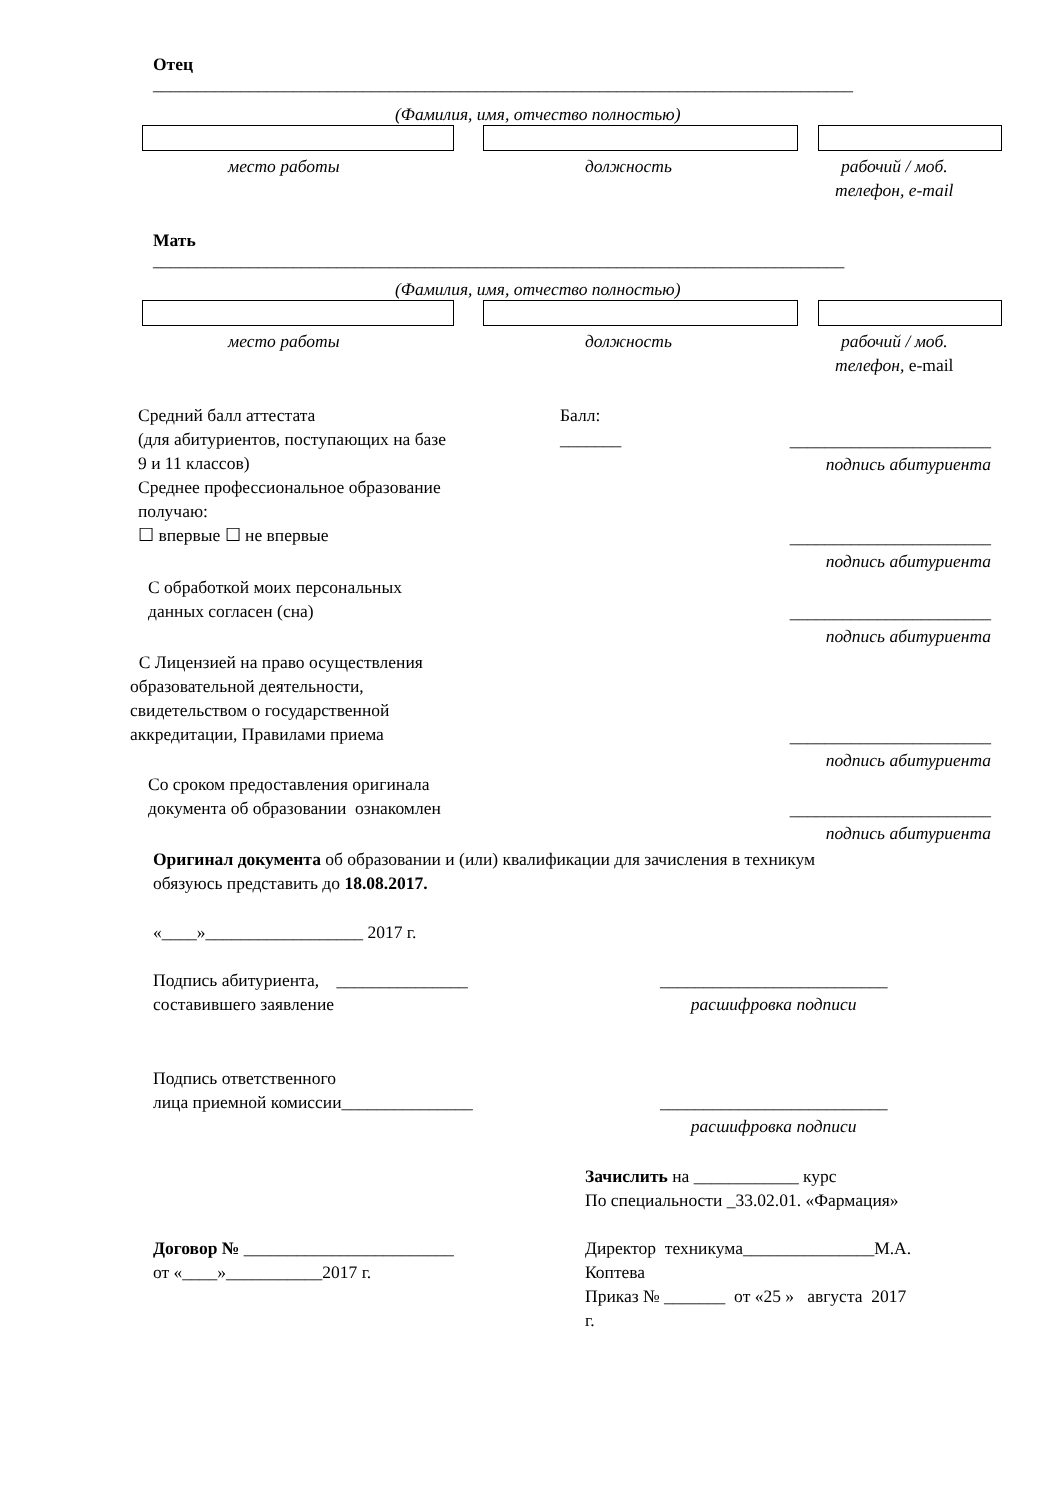Отец
________________________________________________________________________________
(Фамилия, имя, отчество полностью)
место работы должность
рабочий / моб.
телефон, e-mail
Мать
_______________________________________________________________________________
(Фамилия, имя, отчество полностью)
место работы должность
рабочий / моб.
телефон, e-mail
Средний балл аттестата
(для абитуриентов, поступающих на базе
9 и 11 классов)
Среднее профессиональное образование
получаю:
☐ впервые ☐ не впервые
Балл:
_______
_______________________
подпись абитуриента
_______________________
подпись абитуриента
С обработкой моих персональных
данных согласен (сна)
_______________________
подпись абитуриента
С Лицензией на право осуществления
образовательной деятельности,
свидетельством о государственной
аккредитации, Правилами приема
_______________________
подпись абитуриента
Со сроком предоставления оригинала
документа об образовании ознакомлен
_______________________
подпись абитуриента
Оригинал документа об образовании и (или) квалификации для зачисления в техникум
обязуюсь представить до 18.08.2017.
«____»__________________ 2017 г.
Подпись абитуриента, _______________
составившего заявление
__________________________
расшифровка подписи
Подпись ответственного
лица приемной комиссии_______________
__________________________
расшифровка подписи
Зачислить на ____________ курс
По специальности _33.02.01. «Фармация»
Договор № ________________________
от «____»___________2017 г.
Директор техникума_______________М.А.
Коптева
Приказ № _______ от «25 » августа 2017
г.